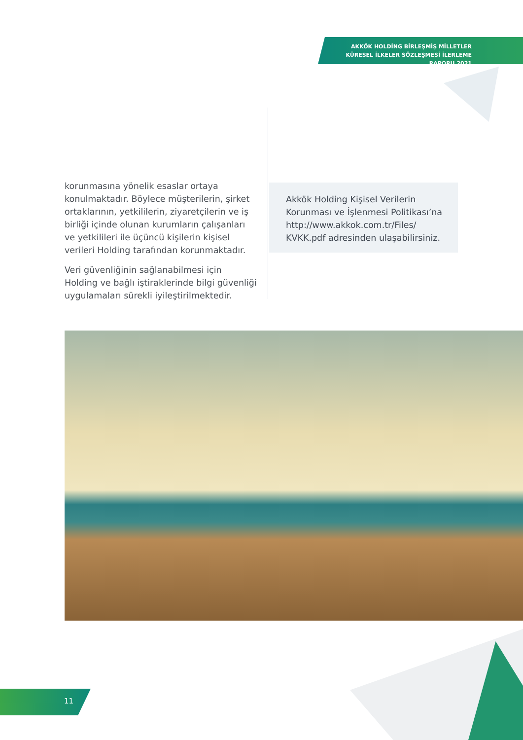AKKÖK HOLDİNG BİRLEŞMİŞ MİLLETLER KÜRESEL İLKELER SÖZLEŞMESİ İLERLEME RAPORU 2021
korunmasına yönelik esaslar ortaya konulmaktadır. Böylece müşterilerin, şirket ortaklarının, yetkililerin, ziyaretçilerin ve iş birliği içinde olunan kurumların çalışanları ve yetkilileri ile üçüncü kişilerin kişisel verileri Holding tarafından korunmaktadır.
Veri güvenliğinin sağlanabilmesi için Holding ve bağlı iştiraklerinde bilgi güvenliği uygulamaları sürekli iyileştirilmektedir.
Akkök Holding Kişisel Verilerin Korunması ve İşlenmesi Politikası’na http://www.akkok.com.tr/Files/ KVKK.pdf adresinden ulaşabilirsiniz.
11